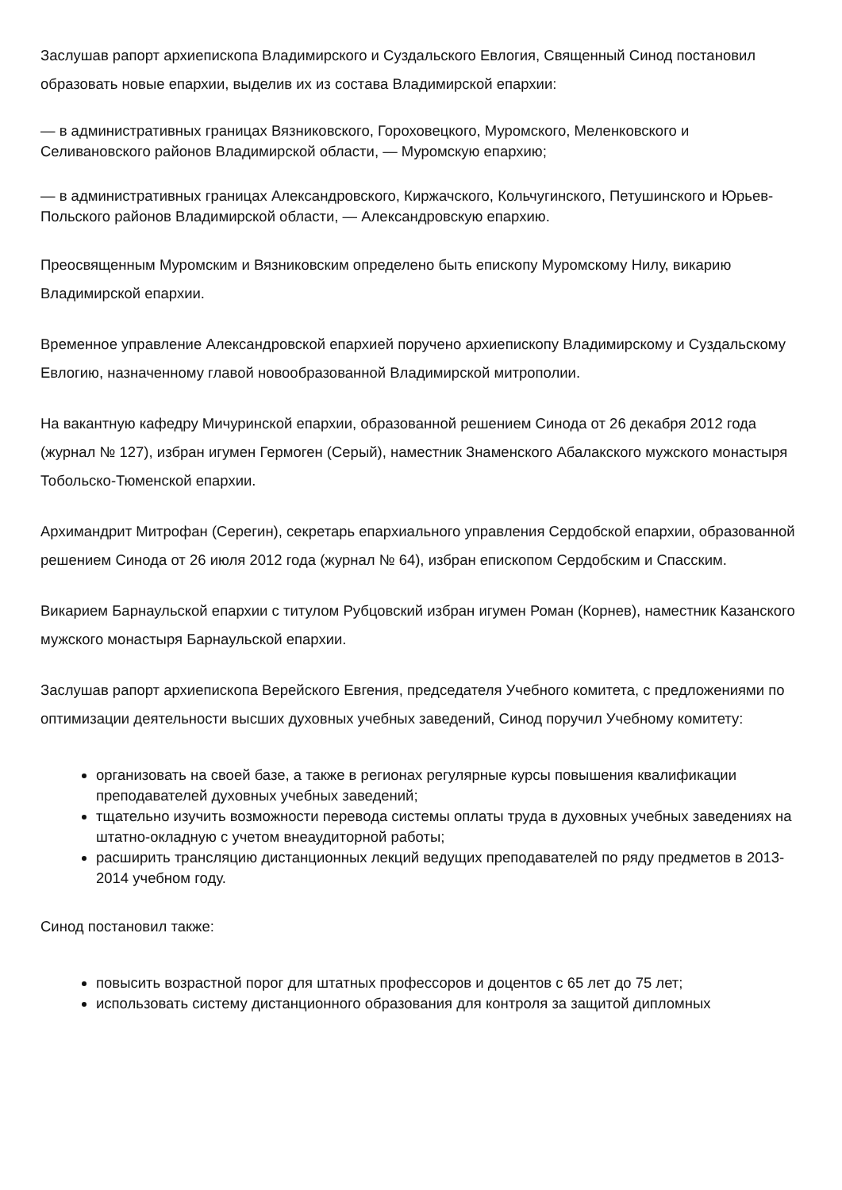Заслушав рапорт архиепископа Владимирского и Суздальского Евлогия, Священный Синод постановил образовать новые епархии, выделив их из состава Владимирской епархии:
— в административных границах Вязниковского, Гороховецкого, Муромского, Меленковского и Селивановского районов Владимирской области, — Муромскую епархию;
— в административных границах Александровского, Киржачского, Кольчугинского, Петушинского и Юрьев-Польского районов Владимирской области, — Александровскую епархию.
Преосвященным Муромским и Вязниковским определено быть епископу Муромскому Нилу, викарию Владимирской епархии.
Временное управление Александровской епархией поручено архиепископу Владимирскому и Суздальскому Евлогию, назначенному главой новообразованной Владимирской митрополии.
На вакантную кафедру Мичуринской епархии, образованной решением Синода от 26 декабря 2012 года (журнал № 127), избран игумен Гермоген (Серый), наместник Знаменского Абалакского мужского монастыря Тобольско-Тюменской епархии.
Архимандрит Митрофан (Серегин), секретарь епархиального управления Сердобской епархии, образованной решением Синода от 26 июля 2012 года (журнал № 64), избран епископом Сердобским и Спасским.
Викарием Барнаульской епархии с титулом Рубцовский избран игумен Роман (Корнев), наместник Казанского мужского монастыря Барнаульской епархии.
Заслушав рапорт архиепископа Верейского Евгения, председателя Учебного комитета, с предложениями по оптимизации деятельности высших духовных учебных заведений, Синод поручил Учебному комитету:
организовать на своей базе, а также в регионах регулярные курсы повышения квалификации преподавателей духовных учебных заведений;
тщательно изучить возможности перевода системы оплаты труда в духовных учебных заведениях на штатно-окладную с учетом внеаудиторной работы;
расширить трансляцию дистанционных лекций ведущих преподавателей по ряду предметов в 2013-2014 учебном году.
Синод постановил также:
повысить возрастной порог для штатных профессоров и доцентов с 65 лет до 75 лет;
использовать систему дистанционного образования для контроля за защитой дипломных